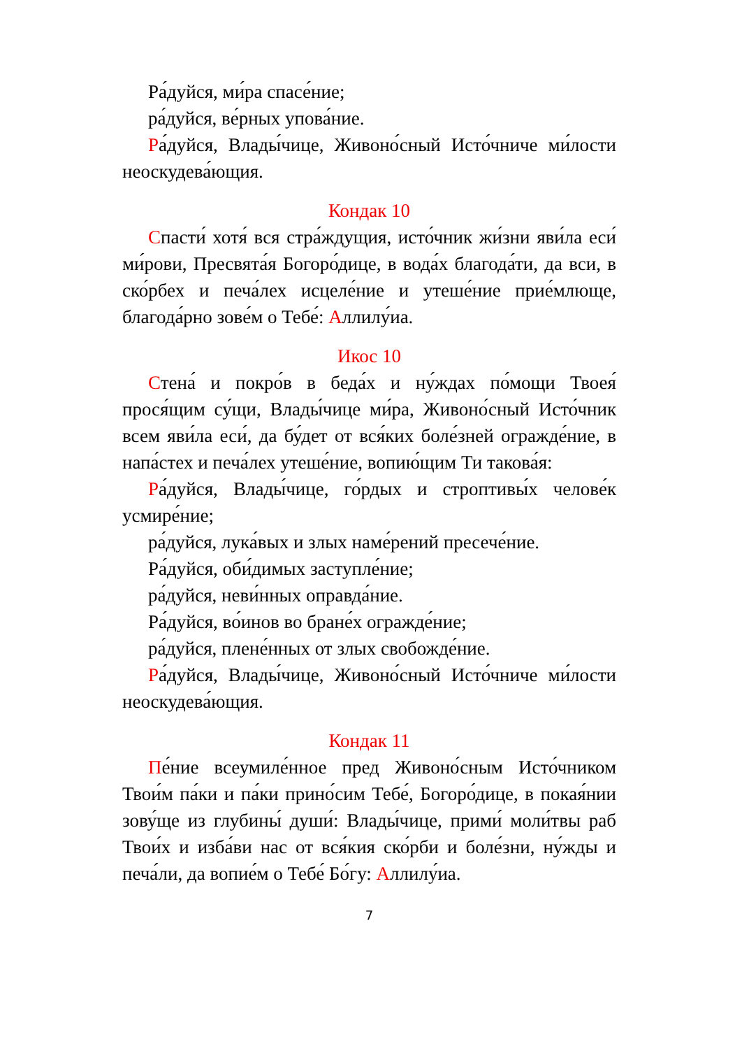Ра́дуйся, ми́ра спасе́ние;
ра́дуйся, ве́рных упова́ние.
Ра́дуйся, Влады́чице, Живоно́сный Исто́чниче ми́лости неоскудева́ющия.
Кондак 10
Спасти́ хотя́ вся стра́ждущия, исто́чник жи́зни яви́ла еси́ ми́рови, Пресвята́я Богоро́дице, в вода́х благода́ти, да вси, в ско́рбех и печа́лех исцеле́ние и утеше́ние прие́млюще, благода́рно зове́м о Тебе́: Аллилу́иа.
Икос 10
Стена́ и покро́в в беда́х и ну́ждах по́мощи Твоея́ прося́щим су́щи, Влады́чице ми́ра, Живоно́сный Исто́чник всем яви́ла еси́, да бу́дет от вся́ких боле́зней огражде́ние, в напа́стех и печа́лех утеше́ние, вопию́щим Ти такова́я:
Ра́дуйся, Влады́чице, го́рдых и строптивы́х челове́к усмире́ние;
ра́дуйся, лука́вых и злых наме́рений пресече́ние.
Ра́дуйся, оби́димых заступле́ние;
ра́дуйся, неви́нных оправда́ние.
Ра́дуйся, во́инов во бране́х огражде́ние;
ра́дуйся, плене́нных от злых свобожде́ние.
Ра́дуйся, Влады́чице, Живоно́сный Исто́чниче ми́лости неоскудева́ющия.
Кондак 11
Пе́ние всеумиле́нное пред Живоно́сным Исто́чником Твои́м па́ки и па́ки прино́сим Тебе́, Богоро́дице, в покая́нии зову́ще из глубины́ души́: Влады́чице, прими́ моли́твы раб Твои́х и изба́ви нас от вся́кия ско́рби и боле́зни, ну́жды и печа́ли, да вопие́м о Тебе́ Бо́гу: Аллилу́иа.
7